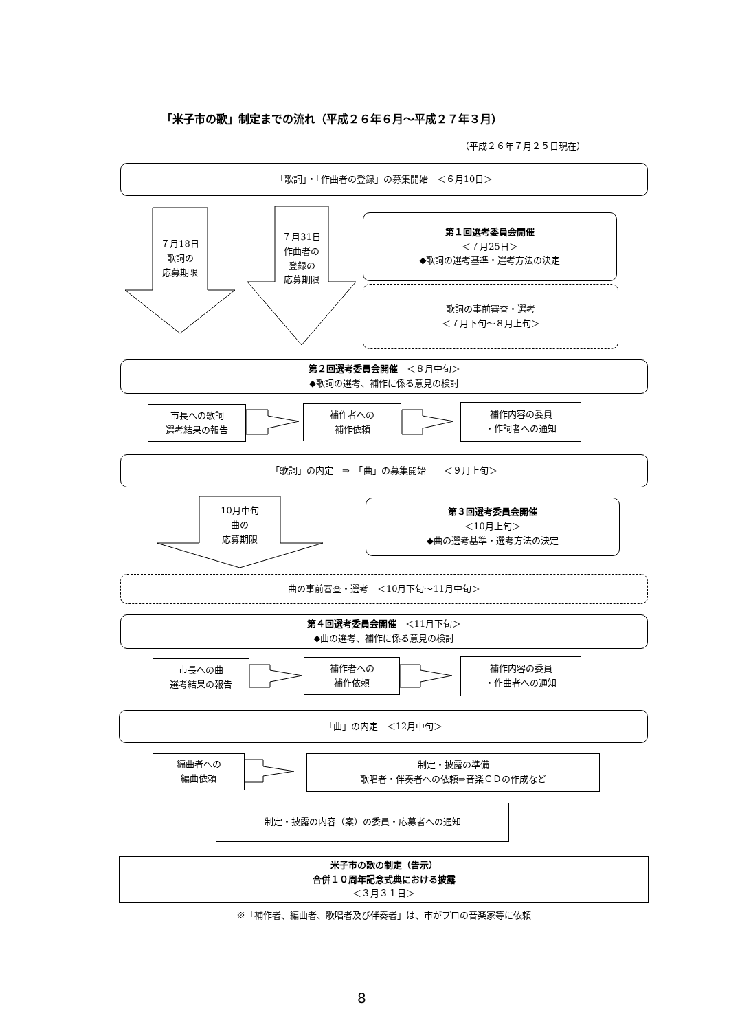「米子市の歌」制定までの流れ（平成２６年６月～平成２７年３月）
（平成２６年７月２５日現在）
「歌詞」・「作曲者の登録」の募集開始　＜６月10日＞
７月18日
歌詞の
応募期限
７月31日
作曲者の
登録の
応募期限
第１回選考委員会開催
＜７月25日＞
◆歌詞の選考基準・選考方法の決定
歌詞の事前審査・選考
＜７月下旬～８月上旬＞
第２回選考委員会開催　＜８月中旬＞
◆歌詞の選考、補作に係る意見の検討
市長への歌詞
選考結果の報告
補作者への
補作依頼
補作内容の委員
・作詞者への通知
「歌詞」の内定　⇒　「曲」の募集開始　　＜９月上旬＞
10月中旬
曲の
応募期限
第３回選考委員会開催
＜10月上旬＞
◆曲の選考基準・選考方法の決定
曲の事前審査・選考　＜10月下旬～11月中旬＞
第４回選考委員会開催　＜11月下旬＞
◆曲の選考、補作に係る意見の検討
市長への曲
選考結果の報告
補作者への
補作依頼
補作内容の委員
・作曲者への通知
「曲」の内定　＜12月中旬＞
編曲者への
編曲依頼
制定・披露の準備
歌唱者・伴奏者への依頼⇒音楽ＣＤの作成など
制定・披露の内容（案）の委員・応募者への通知
米子市の歌の制定（告示）
合併１０周年記念式典における披露
＜３月３１日＞
※「補作者、編曲者、歌唱者及び伴奏者」は、市がプロの音楽家等に依頼
8